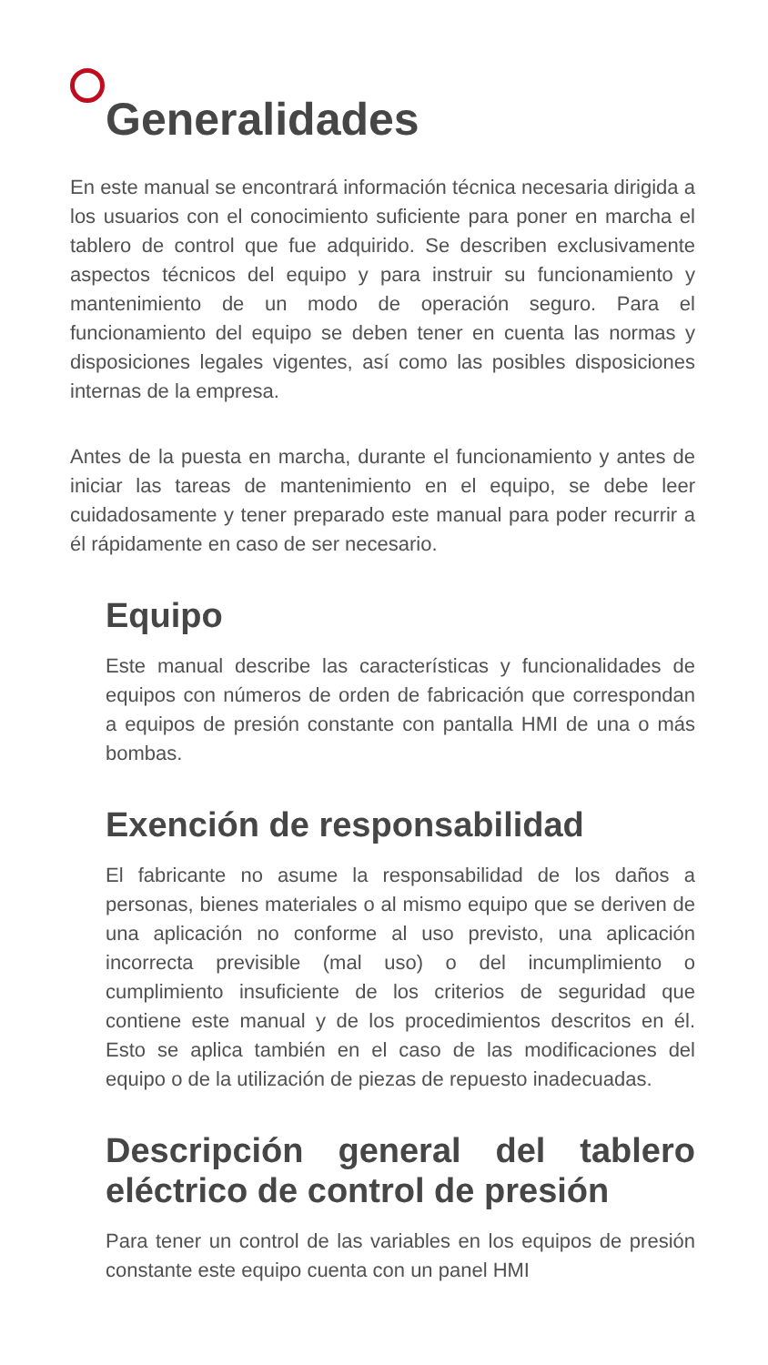Generalidades
En este manual se encontrará información técnica necesaria dirigida a los usuarios con el conocimiento suficiente para poner en marcha el tablero de control que fue adquirido. Se describen exclusivamente aspectos técnicos del equipo y para instruir su funcionamiento y mantenimiento de un modo de operación seguro. Para el funcionamiento del equipo se deben tener en cuenta las normas y disposiciones legales vigentes, así como las posibles disposiciones internas de la empresa.
Antes de la puesta en marcha, durante el funcionamiento y antes de iniciar las tareas de mantenimiento en el equipo, se debe leer cuidadosamente y tener preparado este manual para poder recurrir a él rápidamente en caso de ser necesario.
Equipo
Este manual describe las características y funcionalidades de equipos con números de orden de fabricación que correspondan a equipos de presión constante con pantalla HMI de una o más bombas.
Exención de responsabilidad
El fabricante no asume la responsabilidad de los daños a personas, bienes materiales o al mismo equipo que se deriven de una aplicación no conforme al uso previsto, una aplicación incorrecta previsible (mal uso) o del incumplimiento o cumplimiento insuficiente de los criterios de seguridad que contiene este manual y de los procedimientos descritos en él. Esto se aplica también en el caso de las modificaciones del equipo o de la utilización de piezas de repuesto inadecuadas.
Descripción general del tablero eléctrico de control de presión
Para tener un control de las variables en los equipos de presión constante este equipo cuenta con un panel HMI